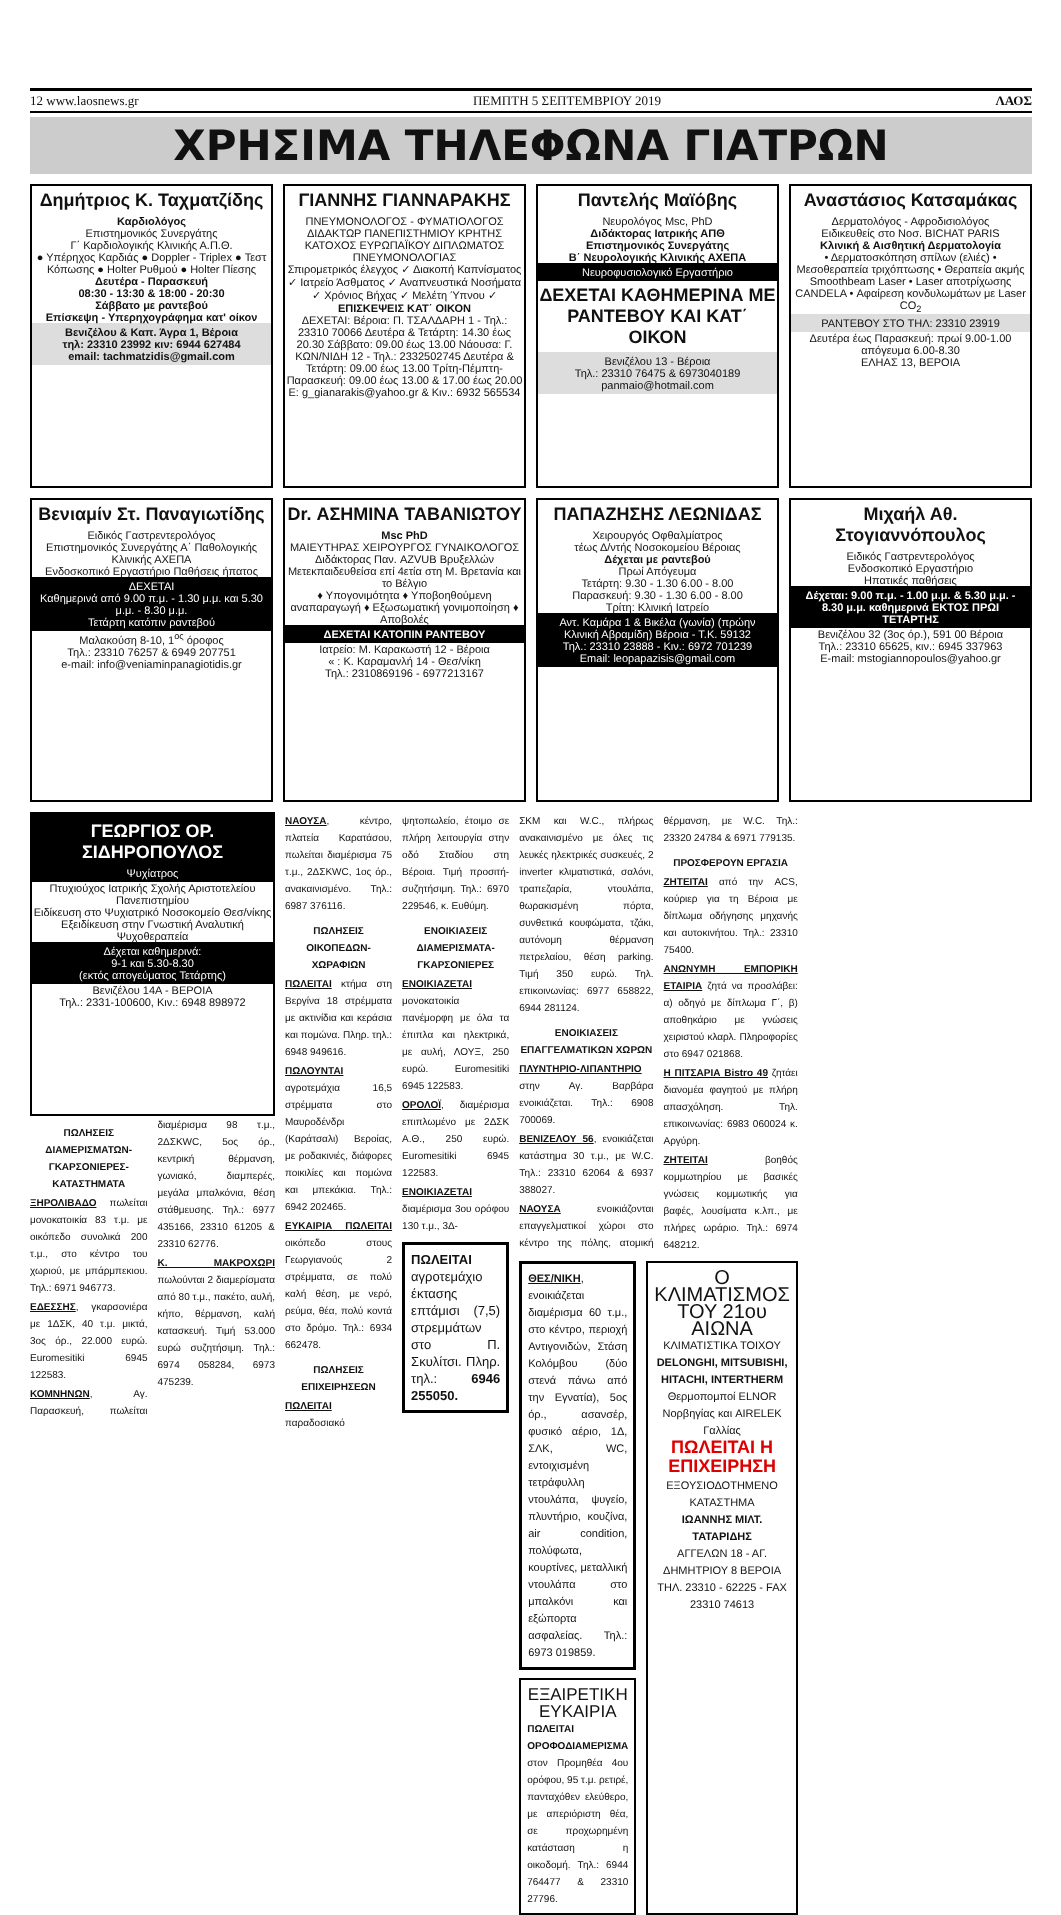12 www.laosnews.gr ΠΕΜΠΤΗ 5 ΣΕΠΤΕΜΒΡΙΟΥ 2019 ΛΑΟΣ
ΧΡΗΣΙΜΑ ΤΗΛΕΦΩΝΑ ΓΙΑΤΡΩΝ
Δημήτριος Κ. Ταχματζίδης
Καρδιολόγος
Επιστημονικός Συνεργάτης
Γ΄ Καρδιολογικής Κλινικής Α.Π.Θ.
● Υπέρηχος Καρδιάς ● Doppler - Triplex ● Τεστ Κόπωσης ● Holter Ρυθμού ● Holter Πίεσης
Δευτέρα - Παρασκευή
08:30 - 13:30 & 18:00 - 20:30
Σάββατο με ραντεβού
Επίσκεψη - Υπερηχογράφημα κατ' οίκον
Βενιζέλου & Καπ. Άγρα 1, Βέροια
τηλ: 23310 23992 κιν: 6944 627484
email: tachmatzidis@gmail.com
ΓΙΑΝΝΗΣ ΓΙΑΝΝΑΡΑΚΗΣ
ΠΝΕΥΜΟΝΟΛΟΓΟΣ - ΦΥΜΑΤΙΟΛΟΓΟΣ
ΔΙΔΑΚΤΩΡ ΠΑΝΕΠΙΣΤΗΜΙΟΥ ΚΡΗΤΗΣ
ΚΑΤΟΧΟΣ ΕΥΡΩΠΑΪΚΟΥ ΔΙΠΛΩΜΑΤΟΣ ΠΝΕΥΜΟΝΟΛΟΓΙΑΣ
Σπιρομετρικός έλεγχος ✓ Διακοπή Καπνίσματος ✓ Ιατρείο Άσθματος ✓ Αναπνευστικά Νοσήματα ✓ Χρόνιος Βήχας ✓ Μελέτη Ύπνου ✓
ΕΠΙΣΚΕΨΕΙΣ ΚΑΤ΄ ΟΙΚΟΝ
ΔΕΧΕΤΑΙ: Βέροια: Π. ΤΣΑΛΔΑΡΗ 1 - Τηλ.: 23310 70066 Δευτέρα & Τετάρτη: 14.30 έως 20.30 Σάββατο: 09.00 έως 13.00 Νάουσα: Γ. ΚΩΝ/ΝΙΔΗ 12 - Τηλ.: 2332502745 Δευτέρα & Τετάρτη: 09.00 έως 13.00 Τρίτη-Πέμπτη-Παρασκευή: 09.00 έως 13.00 & 17.00 έως 20.00
E: g_gianarakis@yahoo.gr & Κιν.: 6932 565534
Παντελής Μαϊόβης
Νευρολόγος Msc, PhD
Διδάκτορας Ιατρικής ΑΠΘ
Επιστημονικός Συνεργάτης
Β΄ Νευρολογικής Κλινικής ΑΧΕΠΑ
Νευροφυσιολογικό Εργαστήριο
ΔΕΧΕΤΑΙ ΚΑΘΗΜΕΡΙΝΑ ΜΕ ΡΑΝΤΕΒΟΥ ΚΑΙ ΚΑΤ΄ ΟΙΚΟΝ
Βενιζέλου 13 - Βέροια
Τηλ.: 23310 76475 & 6973040189
panmaio@hotmail.com
Αναστάσιος Κατσαμάκας
Δερματολόγος - Αφροδισιολόγος
Ειδικευθείς στο Νοσ. BICHAT PARIS
Κλινική & Αισθητική Δερματολογία
• Δερματοσκόπηση σπίλων (ελιές) • Μεσοθεραπεία τριχόπτωσης • Θεραπεία ακμής Smoothbeam Laser • Laser αποτρίχωσης CANDELA • Αφαίρεση κονδυλωμάτων με Laser CO<sub>2</sub>
ΡΑΝΤΕΒΟΥ ΣΤΟ ΤΗΛ: 23310 23919
Δευτέρα έως Παρασκευή: πρωί 9.00-1.00 απόγευμα 6.00-8.30
ΕΛΗΑΣ 13, ΒΕΡΟΙΑ
Βενιαμίν Στ. Παναγιωτίδης
Ειδικός Γαστρεντερολόγος
Επιστημονικός Συνεργάτης Α΄ Παθολογικής Κλινικής ΑΧΕΠΑ
Ενδοσκοπικό Εργαστήριο Παθήσεις ήπατος
ΔΕΧΕΤΑΙ
Καθημερινά από 9.00 π.μ. - 1.30 μ.μ. και 5.30 μ.μ. - 8.30 μ.μ.
Τετάρτη κατόπιν ραντεβού
Μαλακούση 8-10, 1<sup>ος</sup> όροφος
Τηλ.: 23310 76257 & 6949 207751
e-mail: info@veniaminpanagiotidis.gr
Dr. ΑΣΗΜΙΝΑ ΤΑΒΑΝΙΩΤΟΥ
Msc PhD
ΜΑΙΕΥΤΗΡΑΣ ΧΕΙΡΟΥΡΓΟΣ ΓΥΝΑΙΚΟΛΟΓΟΣ
Διδάκτορας Παν. AZVUB Βρυξελλών
Μετεκπαιδευθείσα επί 4ετία στη Μ. Βρετανία και το Βέλγιο
♦ Υπογονιμότητα ♦ Υποβοηθούμενη αναπαραγωγή ♦ Εξωσωματική γονιμοποίηση ♦ Αποβολές
ΔΕΧΕΤΑΙ ΚΑΤΟΠΙΝ ΡΑΝΤΕΒΟΥ
Ιατρείο: Μ. Καρακωστή 12 - Βέροια
« : Κ. Καραμανλή 14 - Θεσ/νίκη
Τηλ.: 2310869196 - 6977213167
ΠΑΠΑΖΗΣΗΣ ΛΕΩΝΙΔΑΣ
Χειρουργός Οφθαλμίατρος
τέως Δ/ντής Νοσοκομείου Βέροιας
Δέχεται με ραντεβού
Πρωί Απόγευμα
Τετάρτη: 9.30 - 1.30 6.00 - 8.00
Παρασκευή: 9.30 - 1.30 6.00 - 8.00
Τρίτη: Κλινική Ιατρείο
Αντ. Καμάρα 1 & Βικέλα (γωνία) (πρώην Κλινική Αβραμίδη) Βέροια - Τ.Κ. 59132
Τηλ.: 23310 23888 - Κιν.: 6972 701239
Email: leopapazisis@gmail.com
Μιχαήλ Αθ. Στογιαννόπουλος
Ειδικός Γαστρεντερολόγος
Ενδοσκοπικό Εργαστήριο
Ηπατικές παθήσεις
Δέχεται: 9.00 π.μ. - 1.00 μ.μ. & 5.30 μ.μ. - 8.30 μ.μ. καθημερινά ΕΚΤΟΣ ΠΡΩΙ ΤΕΤΑΡΤΗΣ
Βενιζέλου 32 (3ος όρ.), 591 00 Βέροια
Τηλ.: 23310 65625, κιν.: 6945 337963
E-mail: mstogiannopoulos@yahoo.gr
ΓΕΩΡΓΙΟΣ ΟΡ. ΣΙΔΗΡΟΠΟΥΛΟΣ
Ψυχίατρος
Πτυχιούχος Ιατρικής Σχολής Αριστοτελείου Πανεπιστημίου
Ειδίκευση στο Ψυχιατρικό Νοσοκομείο Θεσ/νίκης
Εξειδίκευση στην Γνωστική Αναλυτική Ψυχοθεραπεία
Δέχεται καθημερινά:
9-1 και 5.30-8.30
(εκτός απογεύματος Τετάρτης)
Βενιζέλου 14Α - ΒΕΡΟΙΑ
Τηλ.: 2331-100600, Κιν.: 6948 898972
ΠΩΛΗΣΕΙΣ ΔΙΑΜΕΡΙΣΜΑΤΩΝ-ΓΚΑΡΣΟΝΙΕΡΕΣ-ΚΑΤΑΣΤΗΜΑΤΑ
ΞΗΡΟΛΙΒΑΔΟ πωλείται μονοκατοικία 83 τ.μ. με οικόπεδο συνολικά 200 τ.μ., στο κέντρο του χωριού, με μπάρμπεκιου. Τηλ.: 6971 946773.
ΕΔΕΣΣΗΣ, γκαρσονιέρα με 1ΔΣΚ, 40 τ.μ. μικτά, 3ος όρ., 22.000 ευρώ. Euromesitiki 6945 122583.
ΚΟΜΝΗΝΩΝ, Αγ. Παρασκευή, πωλείται διαμέρισμα 98 τ.μ., 2ΔΣKWC, 5ος όρ., κεντρική θέρμανση, γωνιακό, διαμπερές, μεγάλα μπαλκόνια, θέση στάθμευσης. Τηλ.: 6977 435166, 23310 61205 & 23310 62776.
Κ. ΜΑΚΡΟΧΩΡΙ πωλούνται 2 διαμερίσματα από 80 τ.μ., πακέτο, αυλή, κήπο, θέρμανση, καλή κατασκευή. Τιμή 53.000 ευρώ συζητήσιμη. Τηλ.: 6974 058284, 6973 475239.
ΝΑΟΥΣΑ, κέντρο, πλατεία Καρατάσου, πωλείται διαμέρισμα 75 τ.μ., 2ΔΣKWC, 1ος όρ., ανακαινισμένο. Τηλ.: 6987 376116.
ΠΩΛΗΣΕΙΣ ΟΙΚΟΠΕΔΩΝ-ΧΩΡΑΦΙΩΝ
ΠΩΛΕΙΤΑΙ κτήμα στη Βεργίνα 18 στρέμματα με ακτινίδια και κεράσια και πομώνα. Πληρ. τηλ.: 6948 949616.
ΠΩΛΟΥΝΤΑΙ αγροτεμάχια 16,5 στρέμματα στο Μαυροδένδρι (Καράτσαλι) Βεροίας, με ροδακινιές, διάφορες ποικιλίες και πομώνα και μπεκάκια. Τηλ.: 6942 202465.
ΕΥΚΑΙΡΙΑ ΠΩΛΕΙΤΑΙ οικόπεδο στους Γεωργιανούς 2 στρέμματα, σε πολύ καλή θέση, με νερό, ρεύμα, θέα, πολύ κοντά στο δρόμο. Τηλ.: 6934 662478.
ΠΩΛΗΣΕΙΣ ΕΠΙΧΕΙΡΗΣΕΩΝ
ΠΩΛΕΙΤΑΙ παραδοσιακό ψητοπωλείο, έτοιμο σε πλήρη λειτουργία στην οδό Σταδίου στη Βέροια. Τιμή προσιτή-συζητήσιμη. Τηλ.: 6970 229546, κ. Ευθύμη.
ΕΝΟΙΚΙΑΣΕΙΣ ΔΙΑΜΕΡΙΣΜΑΤΑ-ΓΚΑΡΣΟΝΙΕΡΕΣ
ΕΝΟΙΚΙΑΖΕΤΑΙ μονοκατοικία πανέμορφη με όλα τα έπιπλα και ηλεκτρικά, με αυλή, ΛΟΥΞ, 250 ευρώ. Euromesitiki 6945 122583.
ΟΡΟΛΟΪ, διαμέρισμα επιπλωμένο με 2ΔΣΚ Α.Θ., 250 ευρώ. Euromesitiki 6945 122583.
ΕΝΟΙΚΙΑΖΕΤΑΙ διαμέρισμα 3ου ορόφου 130 τ.μ., 3Δ-
ΠΩΛΕΙΤΑΙ αγροτεμάχιο έκτασης επτάμισι (7,5) στρεμμάτων στο Π. Σκυλίτσι. Πληρ. τηλ.: 6946 255050.
ΣΚΜ και W.C., πλήρως ανακαινισμένο με όλες τις λευκές ηλεκτρικές συσκευές, 2 inverter κλιματιστικά, σαλόνι, τραπεζαρία, ντουλάπα, θωρακισμένη πόρτα, συνθετικά κουφώματα, τζάκι, αυτόνομη θέρμανση πετρελαίου, θέση parking. Τιμή 350 ευρώ. Τηλ. επικοινωνίας: 6977 658822, 6944 281124.
ΕΝΟΙΚΙΑΣΕΙΣ ΕΠΑΓΓΕΛΜΑΤΙΚΩΝ ΧΩΡΩΝ
ΠΛΥΝΤΗΡΙΟ-ΛΙΠΑΝΤΗΡΙΟ στην Αγ. Βαρβάρα ενοικιάζεται. Τηλ.: 6908 700069.
ΒΕΝΙΖΕΛΟΥ 56, ενοικιάζεται κατάστημα 30 τ.μ., με W.C. Τηλ.: 23310 62064 & 6937 388027.
ΝΑΟΥΣΑ ενοικιάζονται επαγγελματικοί χώροι στο κέντρο της πόλης, ατομική θέρμανση, με W.C. Τηλ.: 23320 24784 & 6971 779135.
ΠΡΟΣΦΕΡΟΥΝ ΕΡΓΑΣΙΑ
ΖΗΤΕΙΤΑΙ από την ACS, κούριερ για τη Βέροια με δίπλωμα οδήγησης μηχανής και αυτοκινήτου. Τηλ.: 23310 75400.
ΑΝΩΝΥΜΗ ΕΜΠΟΡΙΚΗ ΕΤΑΙΡΙΑ ζητά να προσλάβει: α) οδηγό με δίπλωμα Γ΄, β) αποθηκάριο με γνώσεις χειριστού κλαρλ. Πληροφορίες στο 6947 021868.
Η ΠΙΤΣΑΡΙΑ Bistro 49 ζητάει διανομέα φαγητού με πλήρη απασχόληση. Τηλ. επικοινωνίας: 6983 060024 κ. Αργύρη.
ΖΗΤΕΙΤΑΙ βοηθός κομμωτηρίου με βασικές γνώσεις κομμωτικής για βαφές, λουσίματα κ.λπ., με πλήρες ωράριο. Τηλ.: 6974 648212.
ΘΕΣ/ΝΙΚΗ, ενοικιάζεται διαμέρισμα 60 τ.μ., στο κέντρο, περιοχή Αντιγονιδών, Στάση Κολόμβου (δύο στενά πάνω από την Εγνατία), 5ος όρ., ασανσέρ, φυσικό αέριο, 1Δ, ΣΛΚ, WC, εντοιχισμένη τετράφυλλη ντουλάπα, ψυγείο, πλυντήριο, κουζίνα, air condition, πολύφωτα, κουρτίνες, μεταλλική ντουλάπα στο μπαλκόνι και εξώπορτα ασφαλείας. Τηλ.: 6973 019859.
ΕΞΑΙΡΕΤΙΚΗ ΕΥΚΑΙΡΙΑ
ΠΩΛΕΙΤΑΙ ΟΡΟΦΟΔΙΑΜΕΡΙΣΜΑ στον Προμηθέα 4ου ορόφου, 95 τ.μ. ρετιρέ, πανταχόθεν ελεύθερο, με απεριόριστη θέα, σε προχωρημένη κατάσταση η οικοδομή. Τηλ.: 6944 764477 & 23310 27796.
Ο ΚΛΙΜΑΤΙΣΜΟΣ ΤΟΥ 21ου ΑΙΩΝΑ
ΚΛΙΜΑΤΙΣΤΙΚΑ ΤΟΙΧΟΥ
DELONGHI, MITSUBISHI, HITACHI, INTERTHERM
Θερμοπομποί ELNOR Νορβηγίας και AIRELEK Γαλλίας
ΠΩΛΕΙΤΑΙ Η ΕΠΙΧΕΙΡΗΣΗ
ΕΞΟΥΣΙΟΔΟΤΗΜΕΝΟ ΚΑΤΑΣΤΗΜΑ
ΙΩΑΝΝΗΣ ΜΙΛΤ. ΤΑΤΑΡΙΔΗΣ
ΑΓΓΕΛΩΝ 18 - ΑΓ. ΔΗΜΗΤΡΙΟΥ 8 ΒΕΡΟΙΑ
ΤΗΛ. 23310 - 62225 - FAX 23310 74613